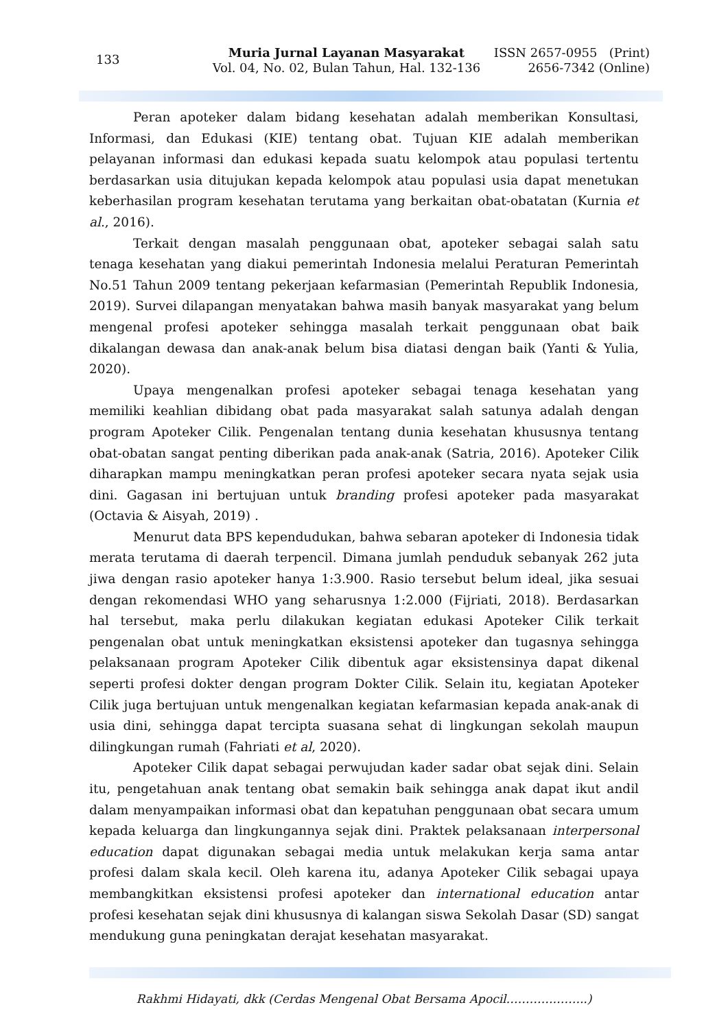133
Muria Jurnal Layanan Masyarakat
Vol. 04, No. 02, Bulan Tahun, Hal. 132-136
ISSN 2657-0955 (Print)
2656-7342 (Online)
Peran apoteker dalam bidang kesehatan adalah memberikan Konsultasi, Informasi, dan Edukasi (KIE) tentang obat. Tujuan KIE adalah memberikan pelayanan informasi dan edukasi kepada suatu kelompok atau populasi tertentu berdasarkan usia ditujukan kepada kelompok atau populasi usia dapat menetukan keberhasilan program kesehatan terutama yang berkaitan obat-obatatan (Kurnia et al., 2016).
Terkait dengan masalah penggunaan obat, apoteker sebagai salah satu tenaga kesehatan yang diakui pemerintah Indonesia melalui Peraturan Pemerintah No.51 Tahun 2009 tentang pekerjaan kefarmasian (Pemerintah Republik Indonesia, 2019). Survei dilapangan menyatakan bahwa masih banyak masyarakat yang belum mengenal profesi apoteker sehingga masalah terkait penggunaan obat baik dikalangan dewasa dan anak-anak belum bisa diatasi dengan baik (Yanti & Yulia, 2020).
Upaya mengenalkan profesi apoteker sebagai tenaga kesehatan yang memiliki keahlian dibidang obat pada masyarakat salah satunya adalah dengan program Apoteker Cilik. Pengenalan tentang dunia kesehatan khususnya tentang obat-obatan sangat penting diberikan pada anak-anak (Satria, 2016). Apoteker Cilik diharapkan mampu meningkatkan peran profesi apoteker secara nyata sejak usia dini. Gagasan ini bertujuan untuk branding profesi apoteker pada masyarakat (Octavia & Aisyah, 2019) .
Menurut data BPS kependudukan, bahwa sebaran apoteker di Indonesia tidak merata terutama di daerah terpencil. Dimana jumlah penduduk sebanyak 262 juta jiwa dengan rasio apoteker hanya 1:3.900. Rasio tersebut belum ideal, jika sesuai dengan rekomendasi WHO yang seharusnya 1:2.000 (Fijriati, 2018). Berdasarkan hal tersebut, maka perlu dilakukan kegiatan edukasi Apoteker Cilik terkait pengenalan obat untuk meningkatkan eksistensi apoteker dan tugasnya sehingga pelaksanaan program Apoteker Cilik dibentuk agar eksistensinya dapat dikenal seperti profesi dokter dengan program Dokter Cilik. Selain itu, kegiatan Apoteker Cilik juga bertujuan untuk mengenalkan kegiatan kefarmasian kepada anak-anak di usia dini, sehingga dapat tercipta suasana sehat di lingkungan sekolah maupun dilingkungan rumah (Fahriati et al, 2020).
Apoteker Cilik dapat sebagai perwujudan kader sadar obat sejak dini. Selain itu, pengetahuan anak tentang obat semakin baik sehingga anak dapat ikut andil dalam menyampaikan informasi obat dan kepatuhan penggunaan obat secara umum kepada keluarga dan lingkungannya sejak dini. Praktek pelaksanaan interpersonal education dapat digunakan sebagai media untuk melakukan kerja sama antar profesi dalam skala kecil. Oleh karena itu, adanya Apoteker Cilik sebagai upaya membangkitkan eksistensi profesi apoteker dan international education antar profesi kesehatan sejak dini khususnya di kalangan siswa Sekolah Dasar (SD) sangat mendukung guna peningkatan derajat kesehatan masyarakat.
Rakhmi Hidayati, dkk (Cerdas Mengenal Obat Bersama Apocil………….……..)